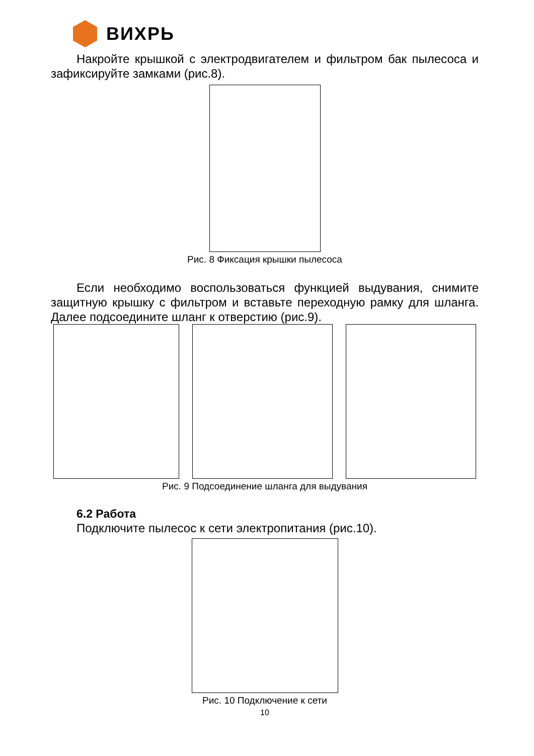ВИХРЬ
Накройте крышкой с электродвигателем и фильтром бак пылесоса и зафиксируйте замками (рис.8).
Рис. 8 Фиксация крышки пылесоса
Если необходимо воспользоваться функцией выдувания, снимите защитную крышку с фильтром и вставьте переходную рамку для шланга. Далее подсоедините шланг к отверстию (рис.9).
Рис. 9 Подсоединение шланга для выдувания
6.2 Работа
Подключите пылесос к сети электропитания (рис.10).
Рис. 10 Подключение к сети
10